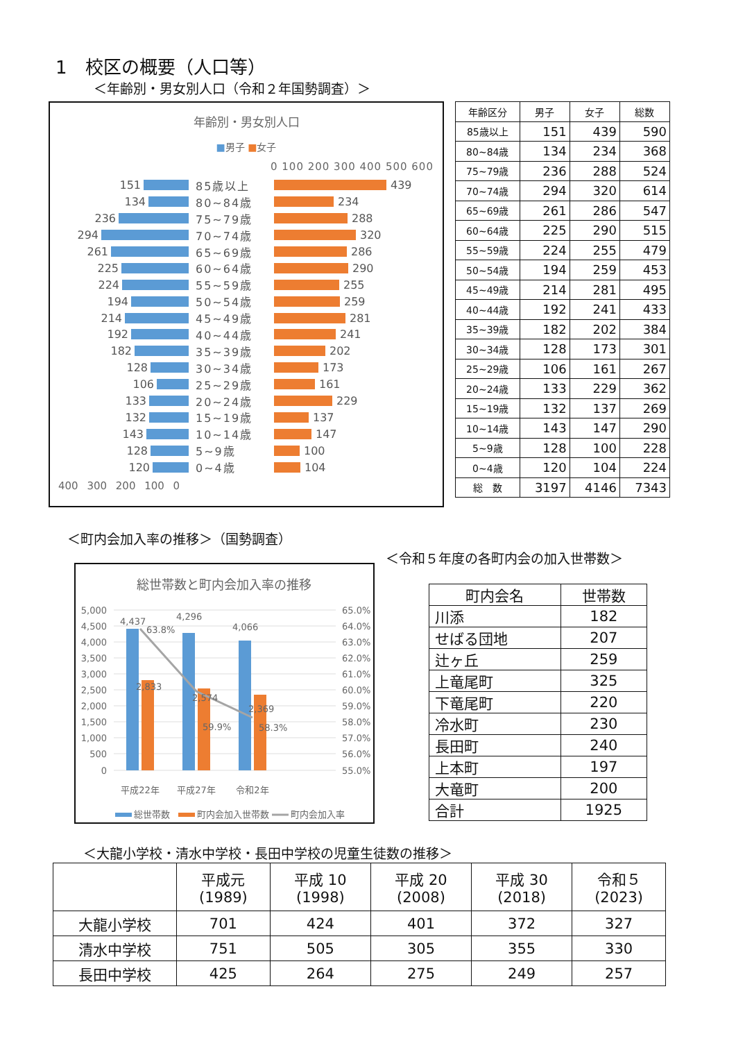1　校区の概要（人口等）
＜年齢別・男女別人口（令和２年国勢調査）＞
年齢別・男女別人口
■男子 ■女子
0 100 200 300 400 500 600
151 85歳以上 439
134 80~84歳 234
236 75~79歳 288
294 70~74歳 320
261 65~69歳 286
225 60~64歳 290
224 55~59歳 255
194 50~54歳 259
214 45~49歳 281
192 40~44歳 241
182 35~39歳 202
128 30~34歳 173
106 25~29歳 161
133 20~24歳 229
132 15~19歳 137
143 10~14歳 147
128 5~9歳 100
120 0~4歳 104
400 300 200 100 0
| 年齢区分 | 男子 | 女子 | 総数 |
| --- | --- | --- | --- |
| 85歳以上 | 151 | 439 | 590 |
| 80~84歳 | 134 | 234 | 368 |
| 75~79歳 | 236 | 288 | 524 |
| 70~74歳 | 294 | 320 | 614 |
| 65~69歳 | 261 | 286 | 547 |
| 60~64歳 | 225 | 290 | 515 |
| 55~59歳 | 224 | 255 | 479 |
| 50~54歳 | 194 | 259 | 453 |
| 45~49歳 | 214 | 281 | 495 |
| 40~44歳 | 192 | 241 | 433 |
| 35~39歳 | 182 | 202 | 384 |
| 30~34歳 | 128 | 173 | 301 |
| 25~29歳 | 106 | 161 | 267 |
| 20~24歳 | 133 | 229 | 362 |
| 15~19歳 | 132 | 137 | 269 |
| 10~14歳 | 143 | 147 | 290 |
| 5~9歳 | 128 | 100 | 228 |
| 0~4歳 | 120 | 104 | 224 |
| 総 数 | 3197 | 4146 | 7343 |
＜町内会加入率の推移＞（国勢調査）
＜令和５年度の各町内会の加入世帯数＞
総世帯数と町内会加入率の推移
5,000
4,500
4,000
3,500
3,000
2,500
2,000
1,500
1,000
500
0
65.0%
64.0%
63.0%
62.0%
61.0%
60.0%
59.0%
58.0%
57.0%
56.0%
55.0%
4,437
63.8%
2,833
4,296
2,574
59.9%
4,066
2,369
58.3%
平成22年
平成27年
令和2年
総世帯数
町内会加入世帯数
町内会加入率
| 町内会名 | 世帯数 |
| --- | --- |
| 川添 | 182 |
| せばる団地 | 207 |
| 辻ヶ丘 | 259 |
| 上竜尾町 | 325 |
| 下竜尾町 | 220 |
| 冷水町 | 230 |
| 長田町 | 240 |
| 上本町 | 197 |
| 大竜町 | 200 |
| 合計 | 1925 |
＜大龍小学校・清水中学校・長田中学校の児童生徒数の推移＞
| | 平成元 (1989) | 平成 10 (1998) | 平成 20 (2008) | 平成 30 (2018) | 令和５ (2023) |
| --- | --- | --- | --- | --- | --- |
| 大龍小学校 | 701 | 424 | 401 | 372 | 327 |
| 清水中学校 | 751 | 505 | 305 | 355 | 330 |
| 長田中学校 | 425 | 264 | 275 | 249 | 257 |